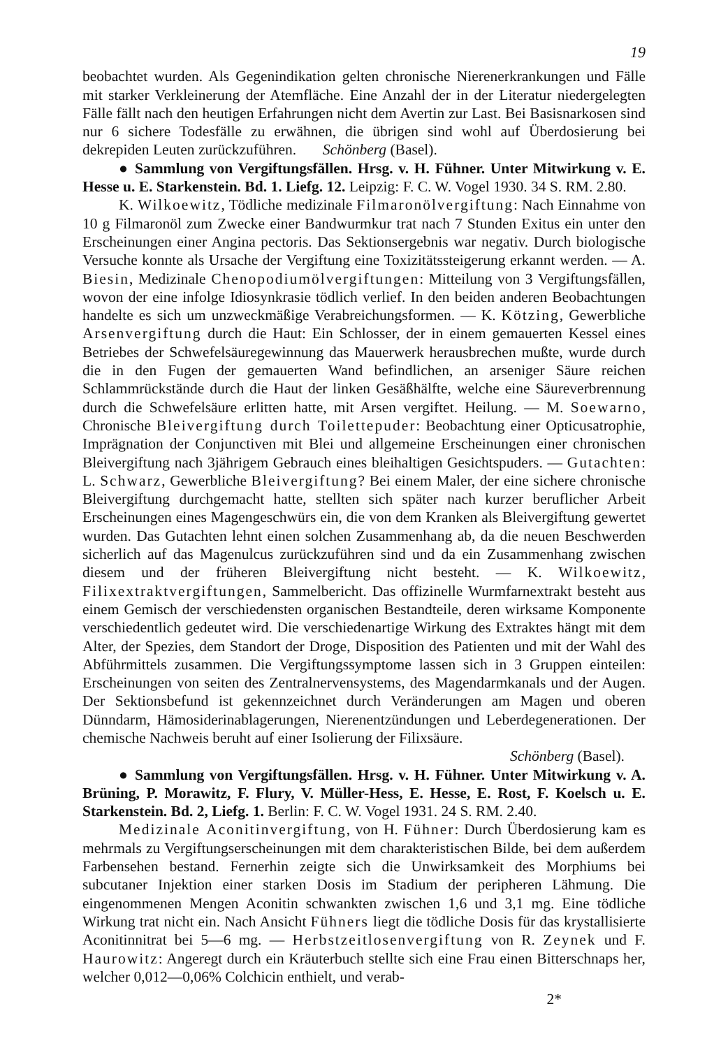19
beobachtet wurden. Als Gegenindikation gelten chronische Nierenerkrankungen und Fälle mit starker Verkleinerung der Atemfläche. Eine Anzahl der in der Literatur niedergelegten Fälle fällt nach den heutigen Erfahrungen nicht dem Avertin zur Last. Bei Basisnarkosen sind nur 6 sichere Todesfälle zu erwähnen, die übrigen sind wohl auf Überdosierung bei dekrepiden Leuten zurückzuführen. Schönberg (Basel).
● Sammlung von Vergiftungsfällen. Hrsg. v. H. Fühner. Unter Mitwirkung v. E. Hesse u. E. Starkenstein. Bd. 1. Liefg. 12. Leipzig: F. C. W. Vogel 1930. 34 S. RM. 2.80.
K. Wilkoewitz, Tödliche medizinale Filmaronölvergiftung: Nach Einnahme von 10 g Filmaronöl zum Zwecke einer Bandwurmkur trat nach 7 Stunden Exitus ein unter den Erscheinungen einer Angina pectoris. Das Sektionsergebnis war negativ. Durch biologische Versuche konnte als Ursache der Vergiftung eine Toxizitätssteigerung erkannt werden. — A. Biesin, Medizinale Chenopodiumölvergiftungen: Mitteilung von 3 Vergiftungsfällen, wovon der eine infolge Idiosynkrasie tödlich verlief. In den beiden anderen Beobachtungen handelte es sich um unzweckmäßige Verabreichungsformen. — K. Kötzing, Gewerbliche Arsenvergiftung durch die Haut: Ein Schlosser, der in einem gemauerten Kessel eines Betriebes der Schwefelsäuregewinnung das Mauerwerk herausbrechen mußte, wurde durch die in den Fugen der gemauerten Wand befindlichen, an arseniger Säure reichen Schlammrückstände durch die Haut der linken Gesäßhälfte, welche eine Säureverbrennung durch die Schwefelsäure erlitten hatte, mit Arsen vergiftet. Heilung. — M. Soewarno, Chronische Bleivergiftung durch Toilettepuder: Beobachtung einer Opticusatrophie, Imprägnation der Conjunctiven mit Blei und allgemeine Erscheinungen einer chronischen Bleivergiftung nach 3jährigem Gebrauch eines bleihaltigen Gesichtspuders. — Gutachten: L. Schwarz, Gewerbliche Bleivergiftung? Bei einem Maler, der eine sichere chronische Bleivergiftung durchgemacht hatte, stellten sich später nach kurzer beruflicher Arbeit Erscheinungen eines Magengeschwürs ein, die von dem Kranken als Bleivergiftung gewertet wurden. Das Gutachten lehnt einen solchen Zusammenhang ab, da die neuen Beschwerden sicherlich auf das Magenulcus zurückzuführen sind und da ein Zusammenhang zwischen diesem und der früheren Bleivergiftung nicht besteht. — K. Wilkoewitz, Filixextraktvergiftungen, Sammelbericht. Das offizinelle Wurmfarnextrakt besteht aus einem Gemisch der verschiedensten organischen Bestandteile, deren wirksame Komponente verschiedentlich gedeutet wird. Die verschiedenartige Wirkung des Extraktes hängt mit dem Alter, der Spezies, dem Standort der Droge, Disposition des Patienten und mit der Wahl des Abführmittels zusammen. Die Vergiftungssymptome lassen sich in 3 Gruppen einteilen: Erscheinungen von seiten des Zentralnervensystems, des Magendarmkanals und der Augen. Der Sektionsbefund ist gekennzeichnet durch Veränderungen am Magen und oberen Dünndarm, Hämosiderinablagerungen, Nierenentzündungen und Leberdegenerationen. Der chemische Nachweis beruht auf einer Isolierung der Filixsäure.
Schönberg (Basel).
● Sammlung von Vergiftungsfällen. Hrsg. v. H. Fühner. Unter Mitwirkung v. A. Brüning, P. Morawitz, F. Flury, V. Müller-Hess, E. Hesse, E. Rost, F. Koelsch u. E. Starkenstein. Bd. 2, Liefg. 1. Berlin: F. C. W. Vogel 1931. 24 S. RM. 2.40.
Medizinale Aconitinvergiftung, von H. Fühner: Durch Überdosierung kam es mehrmals zu Vergiftungserscheinungen mit dem charakteristischen Bilde, bei dem außerdem Farbensehen bestand. Fernerhin zeigte sich die Unwirksamkeit des Morphiums bei subcutaner Injektion einer starken Dosis im Stadium der peripheren Lähmung. Die eingenommenen Mengen Aconitin schwankten zwischen 1,6 und 3,1 mg. Eine tödliche Wirkung trat nicht ein. Nach Ansicht Fühners liegt die tödliche Dosis für das krystallisierte Aconitinnitrat bei 5—6 mg. — Herbstzeitlosenvergiftung von R. Zeynek und F. Haurowitz: Angeregt durch ein Kräuterbuch stellte sich eine Frau einen Bitterschnaps her, welcher 0,012—0,06% Colchicin enthielt, und verab-
2*